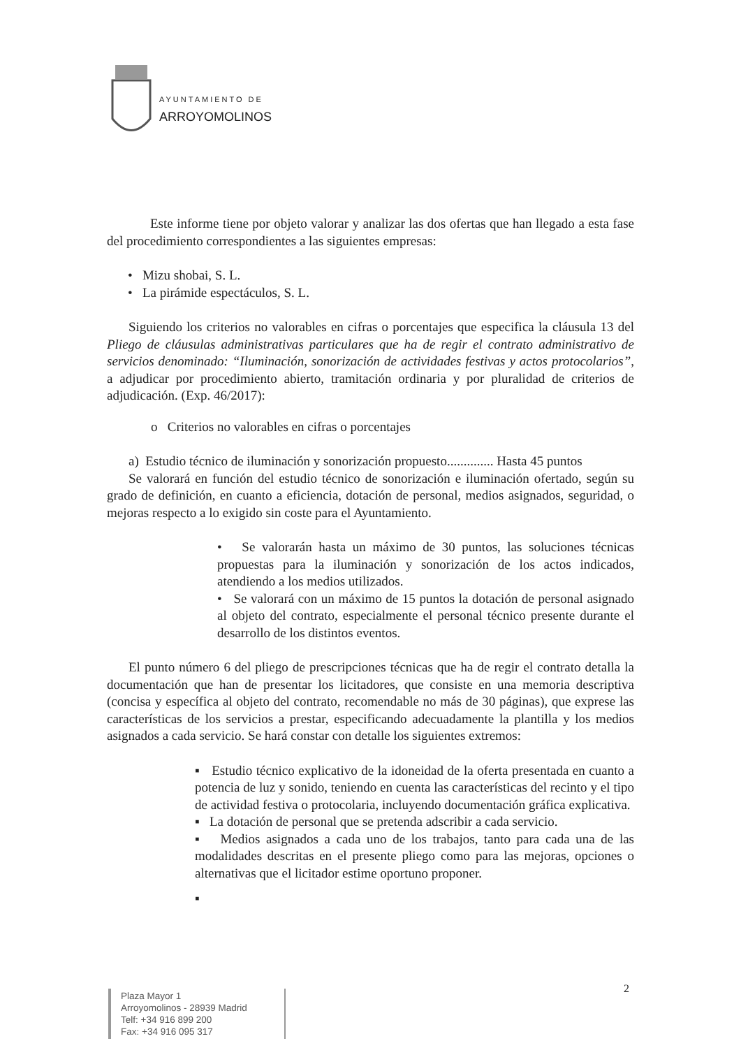AYUNTAMIENTO DE
ARROYOMOLINOS
Este informe tiene por objeto valorar y analizar las dos ofertas que han llegado a esta fase del procedimiento correspondientes a las siguientes empresas:
• Mizu shobai, S. L.
• La pirámide espectáculos, S. L.
Siguiendo los criterios no valorables en cifras o porcentajes que especifica la cláusula 13 del Pliego de cláusulas administrativas particulares que ha de regir el contrato administrativo de servicios denominado: “Iluminación, sonorización de actividades festivas y actos protocolarios”, a adjudicar por procedimiento abierto, tramitación ordinaria y por pluralidad de criterios de adjudicación. (Exp. 46/2017):
o Criterios no valorables en cifras o porcentajes
a) Estudio técnico de iluminación y sonorización propuesto.............. Hasta 45 puntos
Se valorará en función del estudio técnico de sonorización e iluminación ofertado, según su grado de definición, en cuanto a eficiencia, dotación de personal, medios asignados, seguridad, o mejoras respecto a lo exigido sin coste para el Ayuntamiento.
• Se valorarán hasta un máximo de 30 puntos, las soluciones técnicas propuestas para la iluminación y sonorización de los actos indicados, atendiendo a los medios utilizados.
• Se valorará con un máximo de 15 puntos la dotación de personal asignado al objeto del contrato, especialmente el personal técnico presente durante el desarrollo de los distintos eventos.
El punto número 6 del pliego de prescripciones técnicas que ha de regir el contrato detalla la documentación que han de presentar los licitadores, que consiste en una memoria descriptiva (concisa y específica al objeto del contrato, recomendable no más de 30 páginas), que exprese las características de los servicios a prestar, especificando adecuadamente la plantilla y los medios asignados a cada servicio. Se hará constar con detalle los siguientes extremos:
▪ Estudio técnico explicativo de la idoneidad de la oferta presentada en cuanto a potencia de luz y sonido, teniendo en cuenta las características del recinto y el tipo de actividad festiva o protocolaria, incluyendo documentación gráfica explicativa.
▪ La dotación de personal que se pretenda adscribir a cada servicio.
▪ Medios asignados a cada uno de los trabajos, tanto para cada una de las modalidades descritas en el presente pliego como para las mejoras, opciones o alternativas que el licitador estime oportuno proponer.
▪
2
Plaza Mayor 1
Arroyomolinos - 28939 Madrid
Telf: +34 916 899 200
Fax: +34 916 095 317